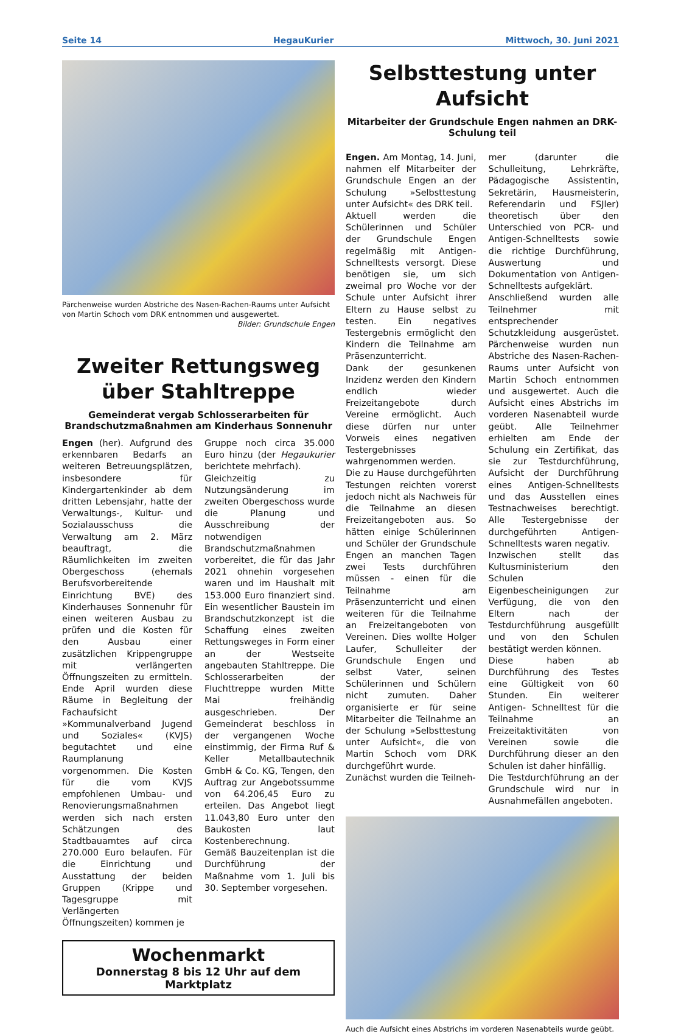Seite 14 HegauKurier Mittwoch, 30. Juni 2021
Pärchenweise wurden Abstriche des Nasen-Rachen-Raums unter Aufsicht von Martin Schoch vom DRK entnommen und ausgewertet.
Bilder: Grundschule Engen
Zweiter Rettungsweg
über Stahltreppe
Gemeinderat vergab Schlosserarbeiten für Brandschutzmaßnahmen am Kinderhaus Sonnenuhr
Engen (her). Aufgrund des erkennbaren Bedarfs an weiteren Betreuungsplätzen, insbesondere für Kindergartenkinder ab dem dritten Lebensjahr, hatte der Verwaltungs-, Kultur- und Sozialausschuss die Verwaltung am 2. März beauftragt, die Räumlichkeiten im zweiten Obergeschoss (ehemals Berufsvorbereitende Einrichtung BVE) des Kinderhauses Sonnenuhr für einen weiteren Ausbau zu prüfen und die Kosten für den Ausbau einer zusätzlichen Krippengruppe mit verlängerten Öffnungszeiten zu ermitteln. Ende April wurden diese Räume in Begleitung der Fachaufsicht »Kommunalverband Jugend und Soziales« (KVJS) begutachtet und eine Raumplanung vorgenommen. Die Kosten für die vom KVJS empfohlenen Umbau- und Renovierungsmaßnahmen werden sich nach ersten Schätzungen des Stadtbauamtes auf circa 270.000 Euro belaufen. Für die Einrichtung und Ausstattung der beiden Gruppen (Krippe und Tagesgruppe mit Verlängerten Öffnungszeiten) kommen je
Gruppe noch circa 35.000 Euro hinzu (der Hegaukurier berichtete mehrfach).
Gleichzeitig zu Nutzungsänderung im zweiten Obergeschoss wurde die Planung und Ausschreibung der notwendigen Brandschutzmaßnahmen vorbereitet, die für das Jahr 2021 ohnehin vorgesehen waren und im Haushalt mit 153.000 Euro finanziert sind. Ein wesentlicher Baustein im Brandschutzkonzept ist die Schaffung eines zweiten Rettungsweges in Form einer an der Westseite angebauten Stahltreppe. Die Schlosserarbeiten der Fluchttreppe wurden Mitte Mai freihändig ausgeschrieben. Der Gemeinderat beschloss in der vergangenen Woche einstimmig, der Firma Ruf & Keller Metallbautechnik GmbH & Co. KG, Tengen, den Auftrag zur Angebotssumme von 64.206,45 Euro zu erteilen. Das Angebot liegt 11.043,80 Euro unter den Baukosten laut Kostenberechnung.
Gemäß Bauzeitenplan ist die Durchführung der Maßnahme vom 1. Juli bis 30. September vorgesehen.
Wochenmarkt
Donnerstag 8 bis 12 Uhr auf dem Marktplatz
Selbsttestung unter Aufsicht
Mitarbeiter der Grundschule Engen nahmen an DRK-Schulung teil
Engen. Am Montag, 14. Juni, nahmen elf Mitarbeiter der Grundschule Engen an der Schulung »Selbsttestung unter Aufsicht« des DRK teil.
Aktuell werden die Schülerinnen und Schüler der Grundschule Engen regelmäßig mit Antigen-Schnelltests versorgt. Diese benötigen sie, um sich zweimal pro Woche vor der Schule unter Aufsicht ihrer Eltern zu Hause selbst zu testen. Ein negatives Testergebnis ermöglicht den Kindern die Teilnahme am Präsenzunterricht.
Dank der gesunkenen Inzidenz werden den Kindern endlich wieder Freizeitangebote durch Vereine ermöglicht. Auch diese dürfen nur unter Vorweis eines negativen Testergebnisses wahrgenommen werden.
Die zu Hause durchgeführten Testungen reichten vorerst jedoch nicht als Nachweis für die Teilnahme an diesen Freizeitangeboten aus. So hätten einige Schülerinnen und Schüler der Grundschule Engen an manchen Tagen zwei Tests durchführen müssen - einen für die Teilnahme am Präsenzunterricht und einen weiteren für die Teilnahme an Freizeitangeboten von Vereinen. Dies wollte Holger Laufer, Schulleiter der Grundschule Engen und selbst Vater, seinen Schülerinnen und Schülern nicht zumuten. Daher organisierte er für seine Mitarbeiter die Teilnahme an der Schulung »Selbsttestung unter Aufsicht«, die von Martin Schoch vom DRK durchgeführt wurde.
Zunächst wurden die Teilneh-
mer (darunter die Schulleitung, Lehrkräfte, Pädagogische Assistentin, Sekretärin, Hausmeisterin, Referendarin und FSJler) theoretisch über den Unterschied von PCR- und Antigen-Schnelltests sowie die richtige Durchführung, Auswertung und Dokumentation von Antigen-Schnelltests aufgeklärt.
Anschließend wurden alle Teilnehmer mit entsprechender Schutzkleidung ausgerüstet. Pärchenweise wurden nun Abstriche des Nasen-Rachen-Raums unter Aufsicht von Martin Schoch entnommen und ausgewertet. Auch die Aufsicht eines Abstrichs im vorderen Nasenabteil wurde geübt. Alle Teilnehmer erhielten am Ende der Schulung ein Zertifikat, das sie zur Testdurchführung, Aufsicht der Durchführung eines Antigen-Schnelltests und das Ausstellen eines Testnachweises berechtigt. Alle Testergebnisse der durchgeführten Antigen-Schnelltests waren negativ.
Inzwischen stellt das Kultusministerium den Schulen Eigenbescheinigungen zur Verfügung, die von den Eltern nach der Testdurchführung ausgefüllt und von den Schulen bestätigt werden können.
Diese haben ab Durchführung des Testes eine Gültigkeit von 60 Stunden. Ein weiterer Antigen- Schnelltest für die Teilnahme an Freizeitaktivitäten von Vereinen sowie die Durchführung dieser an den Schulen ist daher hinfällig.
Die Testdurchführung an der Grundschule wird nur in Ausnahmefällen angeboten.
Auch die Aufsicht eines Abstrichs im vorderen Nasenabteils wurde geübt.